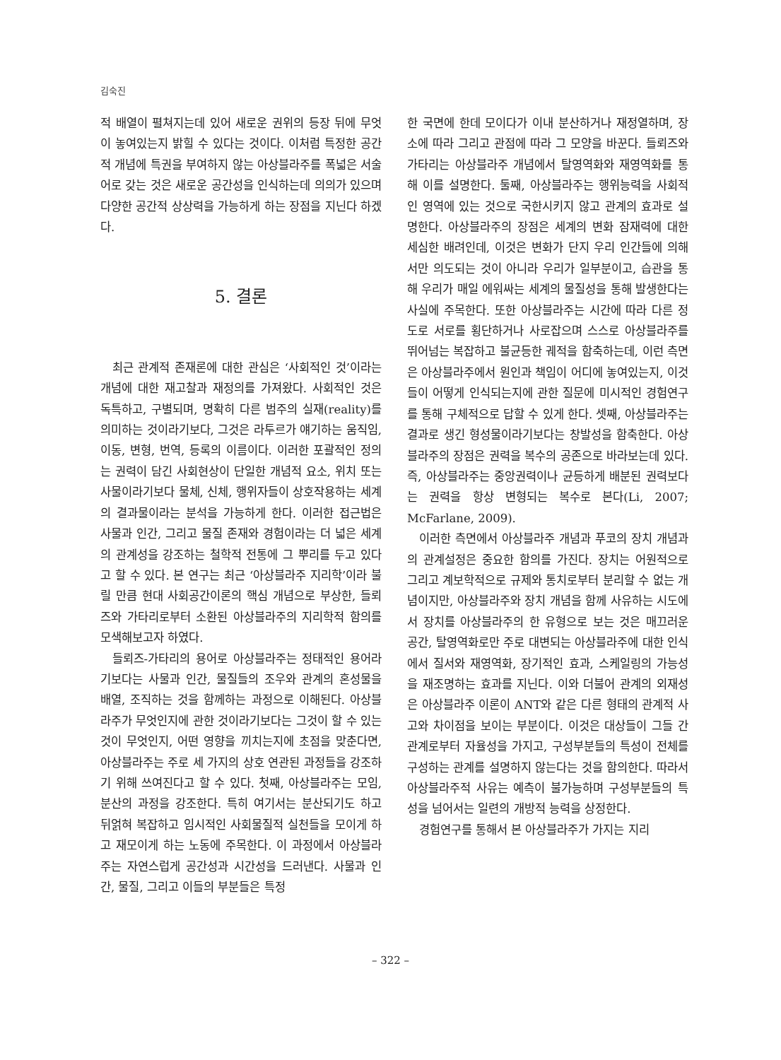김숙진
적 배열이 펼쳐지는데 있어 새로운 권위의 등장 뒤에 무엇이 놓여있는지 밝힐 수 있다는 것이다. 이처럼 특정한 공간적 개념에 특권을 부여하지 않는 아상블라주를 폭넓은 서술어로 갖는 것은 새로운 공간성을 인식하는데 의의가 있으며 다양한 공간적 상상력을 가능하게 하는 장점을 지닌다 하겠다.
5. 결론
최근 관계적 존재론에 대한 관심은 ‘사회적인 것’이라는 개념에 대한 재고찰과 재정의를 가져왔다. 사회적인 것은 독특하고, 구별되며, 명확히 다른 범주의 실재(reality)를 의미하는 것이라기보다, 그것은 라투르가 얘기하는 움직임, 이동, 변형, 번역, 등록의 이름이다. 이러한 포괄적인 정의는 권력이 담긴 사회현상이 단일한 개념적 요소, 위치 또는 사물이라기보다 물체, 신체, 행위자들이 상호작용하는 세계의 결과물이라는 분석을 가능하게 한다. 이러한 접근법은 사물과 인간, 그리고 물질 존재와 경험이라는 더 넓은 세계의 관계성을 강조하는 철학적 전통에 그 뿌리를 두고 있다고 할 수 있다. 본 연구는 최근 ‘아상블라주 지리학’이라 불릴 만큼 현대 사회공간이론의 핵심 개념으로 부상한, 들뢰즈와 가타리로부터 소환된 아상블라주의 지리학적 함의를 모색해보고자 하였다.
들뢰즈-가타리의 용어로 아상블라주는 정태적인 용어라기보다는 사물과 인간, 물질들의 조우와 관계의 혼성물을 배열, 조직하는 것을 함께하는 과정으로 이해된다. 아상블라주가 무엇인지에 관한 것이라기보다는 그것이 할 수 있는 것이 무엇인지, 어떤 영향을 끼치는지에 초점을 맞춘다면, 아상블라주는 주로 세 가지의 상호 연관된 과정들을 강조하기 위해 쓰여진다고 할 수 있다. 첫째, 아상블라주는 모임, 분산의 과정을 강조한다. 특히 여기서는 분산되기도 하고 뒤얽혀 복잡하고 임시적인 사회물질적 실천들을 모이게 하고 재모이게 하는 노동에 주목한다. 이 과정에서 아상블라주는 자연스럽게 공간성과 시간성을 드러낸다. 사물과 인간, 물질, 그리고 이들의 부분들은 특정
한 국면에 한데 모이다가 이내 분산하거나 재정열하며, 장소에 따라 그리고 관점에 따라 그 모양을 바꾼다. 들뢰즈와 가타리는 아상블라주 개념에서 탈영역화와 재영역화를 통해 이를 설명한다. 둘째, 아상블라주는 행위능력을 사회적인 영역에 있는 것으로 국한시키지 않고 관계의 효과로 설명한다. 아상블라주의 장점은 세계의 변화 잠재력에 대한 세심한 배려인데, 이것은 변화가 단지 우리 인간들에 의해서만 의도되는 것이 아니라 우리가 일부분이고, 습관을 통해 우리가 매일 에워싸는 세계의 물질성을 통해 발생한다는 사실에 주목한다. 또한 아상블라주는 시간에 따라 다른 정도로 서로를 횡단하거나 사로잡으며 스스로 아상블라주를 뛰어넘는 복잡하고 불균등한 궤적을 함축하는데, 이런 측면은 아상블라주에서 원인과 책임이 어디에 놓여있는지, 이것들이 어떻게 인식되는지에 관한 질문에 미시적인 경험연구를 통해 구체적으로 답할 수 있게 한다. 셋째, 아상블라주는 결과로 생긴 형성물이라기보다는 창발성을 함축한다. 아상블라주의 장점은 권력을 복수의 공존으로 바라보는데 있다. 즉, 아상블라주는 중앙권력이나 균등하게 배분된 권력보다는 권력을 항상 변형되는 복수로 본다(Li, 2007; McFarlane, 2009).
이러한 측면에서 아상블라주 개념과 푸코의 장치 개념과의 관계설정은 중요한 함의를 가진다. 장치는 어원적으로 그리고 계보학적으로 규제와 통치로부터 분리할 수 없는 개념이지만, 아상블라주와 장치 개념을 함께 사유하는 시도에서 장치를 아상블라주의 한 유형으로 보는 것은 매끄러운 공간, 탈영역화로만 주로 대변되는 아상블라주에 대한 인식에서 질서와 재영역화, 장기적인 효과, 스케일링의 가능성을 재조명하는 효과를 지닌다. 이와 더불어 관계의 외재성은 아상블라주 이론이 ANT와 같은 다른 형태의 관계적 사고와 차이점을 보이는 부분이다. 이것은 대상들이 그들 간 관계로부터 자율성을 가지고, 구성부분들의 특성이 전체를 구성하는 관계를 설명하지 않는다는 것을 함의한다. 따라서 아상블라주적 사유는 예측이 불가능하며 구성부분들의 특성을 넘어서는 일련의 개방적 능력을 상정한다.
경험연구를 통해서 본 아상블라주가 가지는 지리
– 322 –